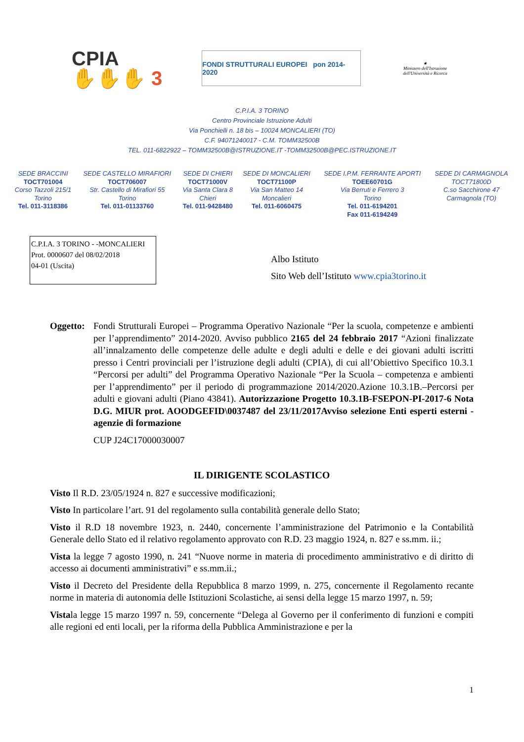CPIA
✋✋✋ 3
FONDI STRUTTURALI EUROPEI pon 2014-2020
★
Ministero dell'Istruzione dell'Università e Ricerca
C.P.I.A. 3 TORINO
Centro Provinciale Istruzione Adulti
Via Ponchielli n. 18 bis – 10024 MONCALIERI (TO)
C.F. 94071240017 - C.M. TOMM32500B
TEL. 011-6822922 – TOMM32500B@ISTRUZIONE.IT -TOMM32500B@PEC.ISTRUZIONE.IT
| SEDE BRACCINI TOCT701004 Corso Tazzoli 215/1 Torino Tel. 011-3118386 | SEDE CASTELLO MIRAFIORI TOCT706007 Str. Castello di Mirafiori 55 Torino Tel. 011-01133760 | SEDE DI CHIERI TOCT71000V Via Santa Clara 8 Chieri Tel. 011-9428480 | SEDE DI MONCALIERI TOCT71100P Via San Matteo 14 Moncalieri Tel. 011-6060475 | SEDE I.P.M. FERRANTE APORTI TOEE60701G Via Berruti e Ferrero 3 Torino Tel. 011-6194201 Fax 011-6194249 | SEDE DI CARMAGNOLA TOCT71800D C.so Sacchirone 47 Carmagnola (TO) |
C.P.I.A. 3 TORINO - -MONCALIERI
Prot. 0000607 del 08/02/2018
04-01 (Uscita)
Albo Istituto
Sito Web dell’Istituto www.cpia3torino.it
Oggetto:
Fondi Strutturali Europei – Programma Operativo Nazionale “Per la scuola, competenze e ambienti per l’apprendimento” 2014-2020. Avviso pubblico 2165 del 24 febbraio 2017 “Azioni finalizzate all’innalzamento delle competenze delle adulte e degli adulti e delle e dei giovani adulti iscritti presso i Centri provinciali per l’istruzione degli adulti (CPIA), di cui all’Obiettivo Specifico 10.3.1 “Percorsi per adulti” del Programma Operativo Nazionale “Per la Scuola – competenza e ambienti per l’apprendimento” per il periodo di programmazione 2014/2020.Azione 10.3.1B.–Percorsi per adulti e giovani adulti (Piano 43841). Autorizzazione Progetto 10.3.1B-FSEPON-PI-2017-6 Nota D.G. MIUR prot. AOODGEFID\0037487 del 23/11/2017Avviso selezione Enti esperti esterni - agenzie di formazione
CUP J24C17000030007
IL DIRIGENTE SCOLASTICO
Visto Il R.D. 23/05/1924 n. 827 e successive modificazioni;
Visto In particolare l’art. 91 del regolamento sulla contabilità generale dello Stato;
Visto il R.D 18 novembre 1923, n. 2440, concernente l’amministrazione del Patrimonio e la Contabilità Generale dello Stato ed il relativo regolamento approvato con R.D. 23 maggio 1924, n. 827 e ss.mm. ii.;
Vista la legge 7 agosto 1990, n. 241 “Nuove norme in materia di procedimento amministrativo e di diritto di accesso ai documenti amministrativi” e ss.mm.ii.;
Visto il Decreto del Presidente della Repubblica 8 marzo 1999, n. 275, concernente il Regolamento recante norme in materia di autonomia delle Istituzioni Scolastiche, ai sensi della legge 15 marzo 1997, n. 59;
Vistala legge 15 marzo 1997 n. 59, concernente “Delega al Governo per il conferimento di funzioni e compiti alle regioni ed enti locali, per la riforma della Pubblica Amministrazione e per la
1